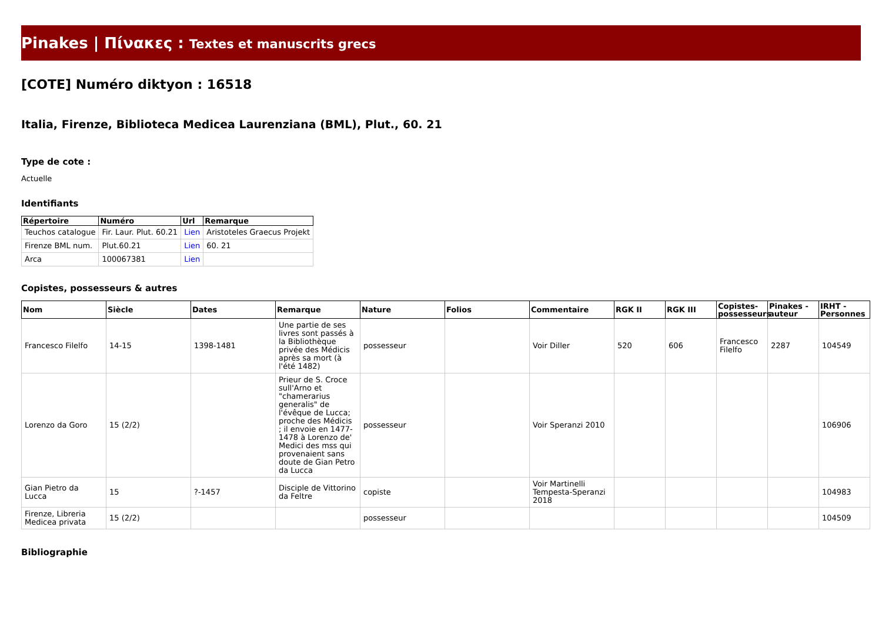Pinakes | Πίνακες : Textes et manuscrits grecs
[COTE] Numéro diktyon : 16518
Italia, Firenze, Biblioteca Medicea Laurenziana (BML), Plut., 60. 21
Type de cote :
Actuelle
Identifiants
| Répertoire | Numéro | Url | Remarque |
| --- | --- | --- | --- |
| Teuchos catalogue | Fir. Laur. Plut. 60.21 | Lien | Aristoteles Graecus Projekt |
| Firenze BML num. | Plut.60.21 | Lien | 60. 21 |
| Arca | 100067381 | Lien | |
Copistes, possesseurs & autres
| Nom | Siècle | Dates | Remarque | Nature | Folios | Commentaire | RGK II | RGK III | Copistes-possesseurs | Pinakes - auteur | IRHT - Personnes |
| --- | --- | --- | --- | --- | --- | --- | --- | --- | --- | --- | --- |
| Francesco Filelfo | 14-15 | 1398-1481 | Une partie de ses livres sont passés à la Bibliothèque privée des Médicis après sa mort (à l'été 1482) | possesseur | | Voir Diller | 520 | 606 | Francesco Filelfo | 2287 | 104549 |
| Lorenzo da Goro | 15 (2/2) | | Prieur de S. Croce sull'Arno et "chamerarius generalis" de l'évêque de Lucca; proche des Médicis ; il envoie en 1477-1478 à Lorenzo de' Medici des mss qui provenaient sans doute de Gian Petro da Lucca | possesseur | | Voir Speranzi 2010 | | | | | 106906 |
| Gian Pietro da Lucca | 15 | ?-1457 | Disciple de Vittorino da Feltre | copiste | | Voir Martinelli Tempesta-Speranzi 2018 | | | | | 104983 |
| Firenze, Libreria Medicea privata | 15 (2/2) | | | possesseur | | | | | | | 104509 |
Bibliographie